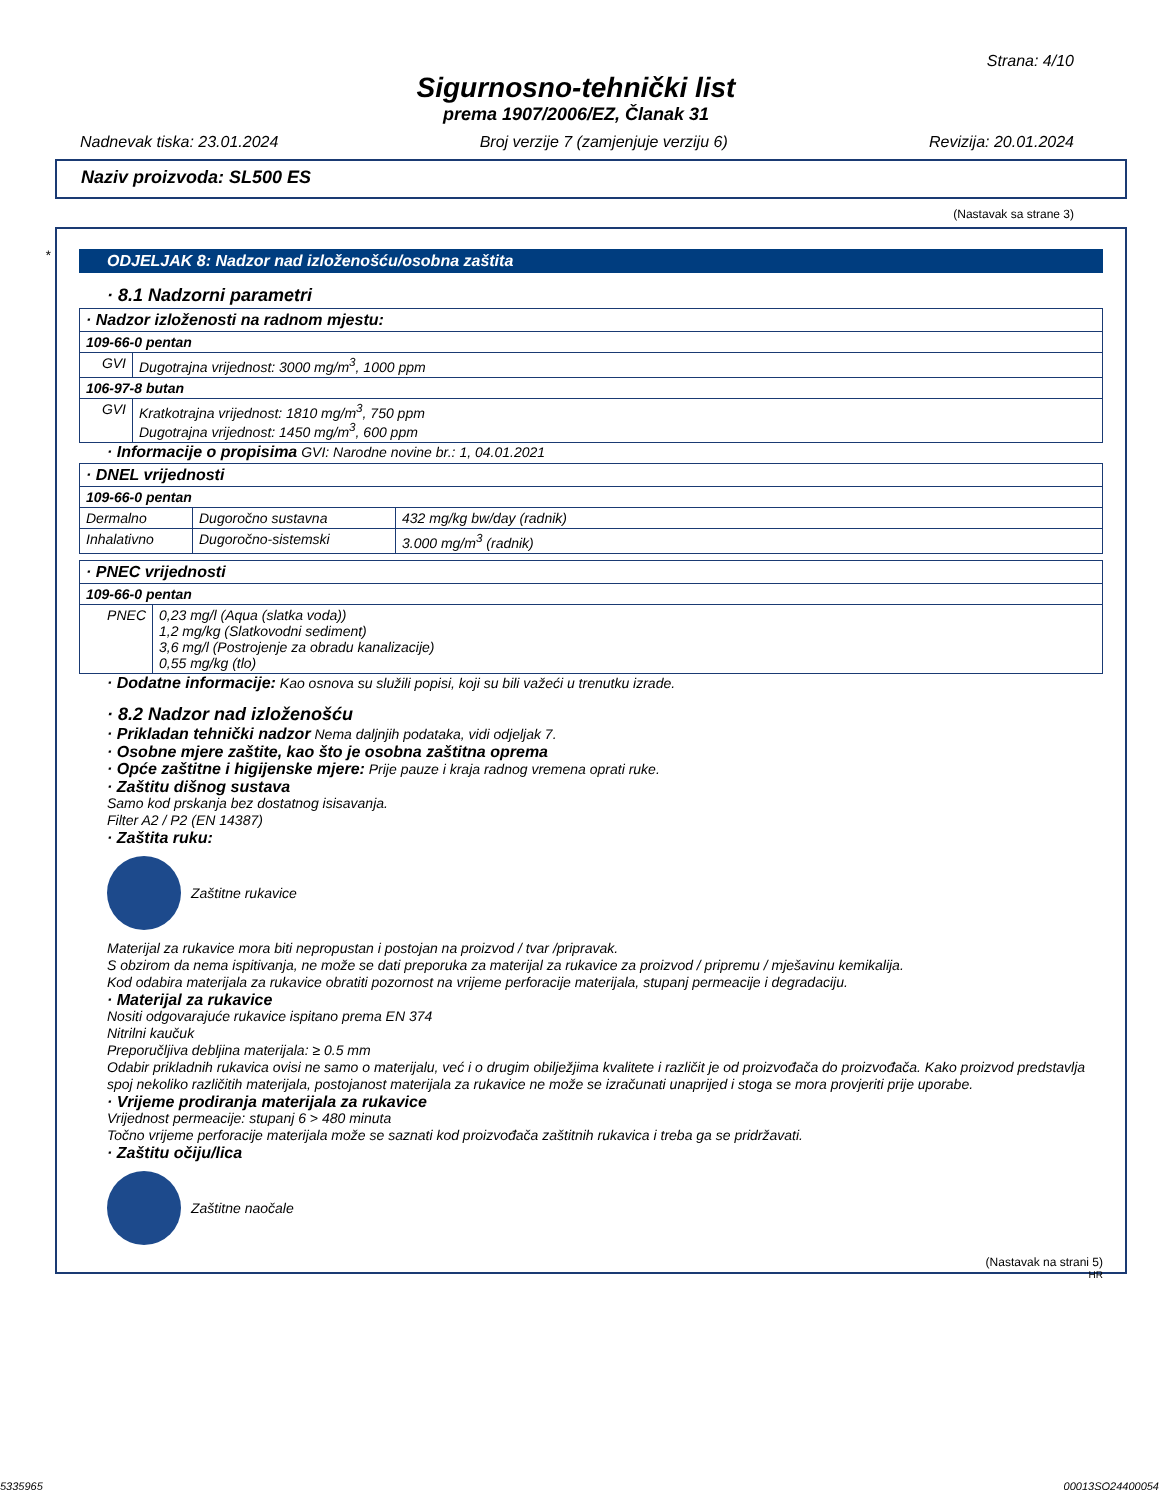Strana: 4/10
Sigurnosno-tehnički list
prema 1907/2006/EZ, Članak 31
Nadnevak tiska: 23.01.2024 Broj verzije 7 (zamjenjuje verziju 6) Revizija: 20.01.2024
Naziv proizvoda: SL500 ES
(Nastavak sa strane 3)
*
ODJELJAK 8: Nadzor nad izloženošću/osobna zaštita
· 8.1 Nadzorni parametri
| · Nadzor izloženosti na radnom mjestu: | |
| 109-66-0 pentan | |
| GVI | Dugotrajna vrijednost: 3000 mg/m<sup>3</sup>, 1000 ppm |
| 106-97-8 butan | |
| GVI | Kratkotrajna vrijednost: 1810 mg/m<sup>3</sup>, 750 ppm Dugotrajna vrijednost: 1450 mg/m<sup>3</sup>, 600 ppm |
· Informacije o propisima GVI: Narodne novine br.: 1, 04.01.2021
| · DNEL vrijednosti | | |
| 109-66-0 pentan | | |
| Dermalno | Dugoročno sustavna | 432 mg/kg bw/day (radnik) |
| Inhalativno | Dugoročno-sistemski | 3.000 mg/m<sup>3</sup> (radnik) |
| · PNEC vrijednosti | |
| 109-66-0 pentan | |
| PNEC | 0,23 mg/l (Aqua (slatka voda)) 1,2 mg/kg (Slatkovodni sediment) 3,6 mg/l (Postrojenje za obradu kanalizacije) 0,55 mg/kg (tlo) |
· Dodatne informacije: Kao osnova su služili popisi, koji su bili važeći u trenutku izrade.
· 8.2 Nadzor nad izloženošću
· Prikladan tehnički nadzor Nema daljnjih podataka, vidi odjeljak 7.
· Osobne mjere zaštite, kao što je osobna zaštitna oprema
· Opće zaštitne i higijenske mjere: Prije pauze i kraja radnog vremena oprati ruke.
· Zaštitu dišnog sustava
Samo kod prskanja bez dostatnog isisavanja.
Filter A2 / P2 (EN 14387)
· Zaštita ruku:
Zaštitne rukavice
Materijal za rukavice mora biti nepropustan i postojan na proizvod / tvar /pripravak.
S obzirom da nema ispitivanja, ne može se dati preporuka za materijal za rukavice za proizvod / pripremu / mješavinu kemikalija.
Kod odabira materijala za rukavice obratiti pozornost na vrijeme perforacije materijala, stupanj permeacije i degradaciju.
· Materijal za rukavice
Nositi odgovarajuće rukavice ispitano prema EN 374
Nitrilni kaučuk
Preporučljiva debljina materijala: ≥ 0.5 mm
Odabir prikladnih rukavica ovisi ne samo o materijalu, već i o drugim obilježjima kvalitete i različit je od proizvođača do proizvođača. Kako proizvod predstavlja spoj nekoliko različitih materijala, postojanost materijala za rukavice ne može se izračunati unaprijed i stoga se mora provjeriti prije uporabe.
· Vrijeme prodiranja materijala za rukavice
Vrijednost permeacije: stupanj 6 > 480 minuta
Točno vrijeme perforacije materijala može se saznati kod proizvođača zaštitnih rukavica i treba ga se pridržavati.
· Zaštitu očiju/lica
Zaštitne naočale
(Nastavak na strani 5)
HR
5335965 00013SO24400054